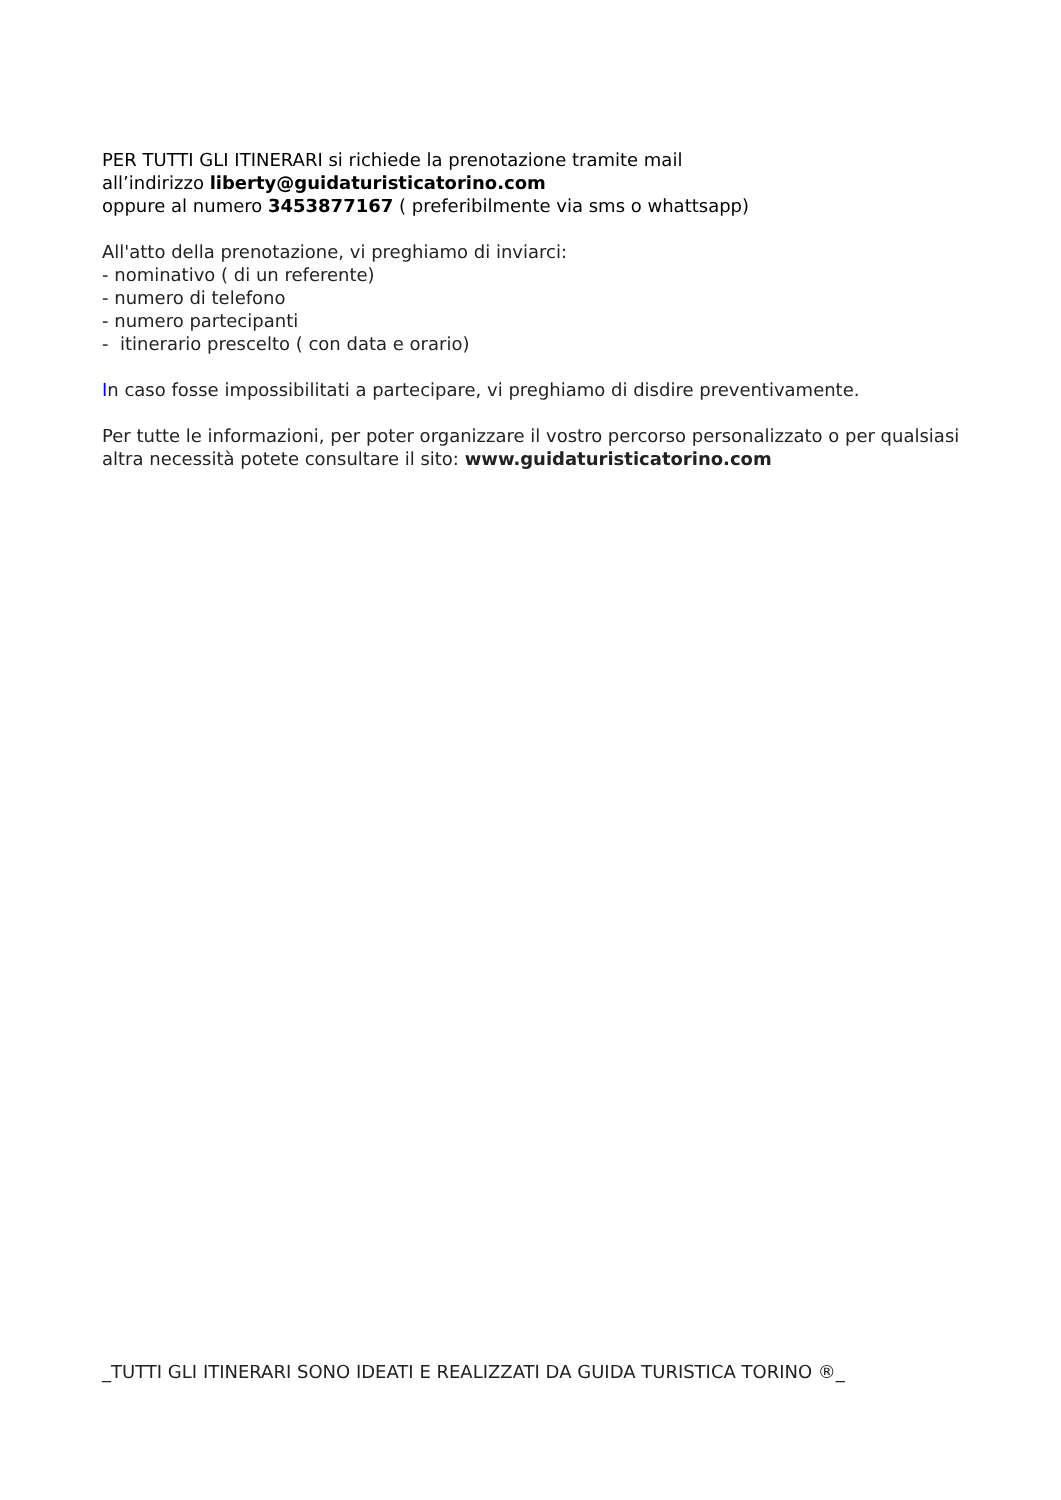PER TUTTI GLI ITINERARI si richiede la prenotazione tramite mail
all’indirizzo liberty@guidaturisticatorino.com
oppure al numero 3453877167 ( preferibilmente via sms o whattsapp)
All'atto della prenotazione, vi preghiamo di inviarci:
- nominativo ( di un referente)
- numero di telefono
- numero partecipanti
- itinerario prescelto ( con data e orario)
In caso fosse impossibilitati a partecipare, vi preghiamo di disdire preventivamente.
Per tutte le informazioni, per poter organizzare il vostro percorso personalizzato o per qualsiasi altra necessità potete consultare il sito: www.guidaturisticatorino.com
_TUTTI GLI ITINERARI SONO IDEATI E REALIZZATI DA GUIDA TURISTICA TORINO ®_